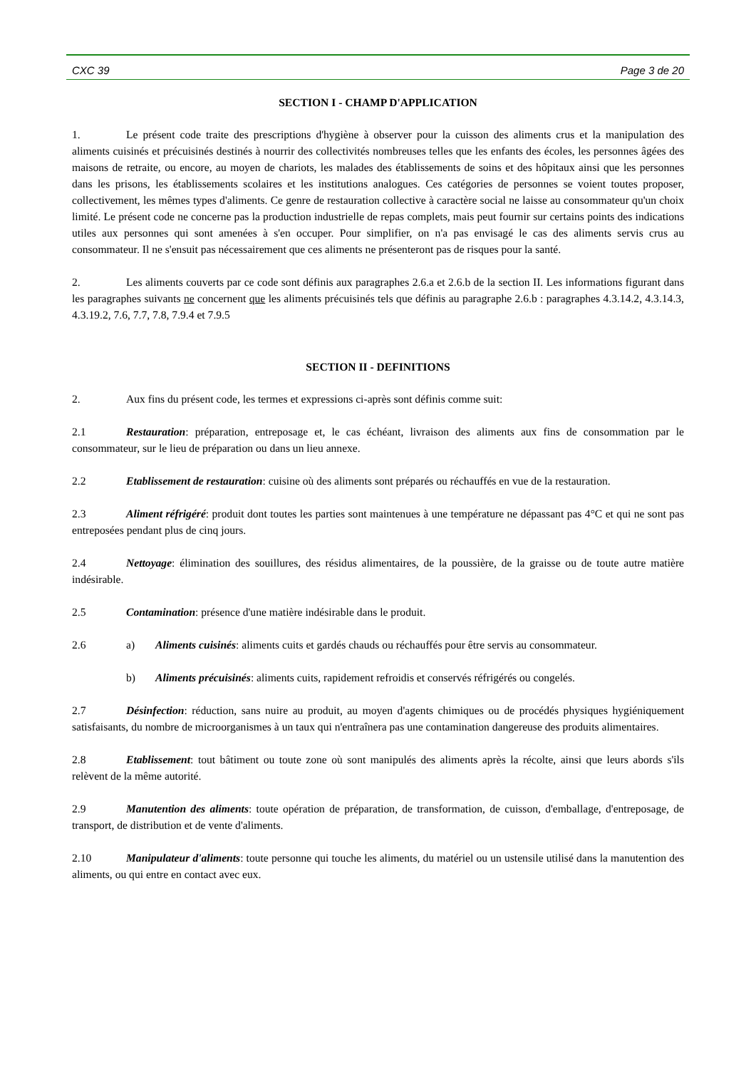CXC 39 Page 3 de 20
SECTION I - CHAMP D'APPLICATION
1. Le présent code traite des prescriptions d'hygiène à observer pour la cuisson des aliments crus et la manipulation des aliments cuisinés et précuisinés destinés à nourrir des collectivités nombreuses telles que les enfants des écoles, les personnes âgées des maisons de retraite, ou encore, au moyen de chariots, les malades des établissements de soins et des hôpitaux ainsi que les personnes dans les prisons, les établissements scolaires et les institutions analogues. Ces catégories de personnes se voient toutes proposer, collectivement, les mêmes types d'aliments. Ce genre de restauration collective à caractère social ne laisse au consommateur qu'un choix limité. Le présent code ne concerne pas la production industrielle de repas complets, mais peut fournir sur certains points des indications utiles aux personnes qui sont amenées à s'en occuper. Pour simplifier, on n'a pas envisagé le cas des aliments servis crus au consommateur. Il ne s'ensuit pas nécessairement que ces aliments ne présenteront pas de risques pour la santé.
2. Les aliments couverts par ce code sont définis aux paragraphes 2.6.a et 2.6.b de la section II. Les informations figurant dans les paragraphes suivants ne concernent que les aliments précuisinés tels que définis au paragraphe 2.6.b : paragraphes 4.3.14.2, 4.3.14.3, 4.3.19.2, 7.6, 7.7, 7.8, 7.9.4 et 7.9.5
SECTION II - DEFINITIONS
2. Aux fins du présent code, les termes et expressions ci-après sont définis comme suit:
2.1 Restauration: préparation, entreposage et, le cas échéant, livraison des aliments aux fins de consommation par le consommateur, sur le lieu de préparation ou dans un lieu annexe.
2.2 Etablissement de restauration: cuisine où des aliments sont préparés ou réchauffés en vue de la restauration.
2.3 Aliment réfrigéré: produit dont toutes les parties sont maintenues à une température ne dépassant pas 4°C et qui ne sont pas entreposées pendant plus de cinq jours.
2.4 Nettoyage: élimination des souillures, des résidus alimentaires, de la poussière, de la graisse ou de toute autre matière indésirable.
2.5 Contamination: présence d'une matière indésirable dans le produit.
2.6 a) Aliments cuisinés: aliments cuits et gardés chauds ou réchauffés pour être servis au consommateur.
b) Aliments précuisinés: aliments cuits, rapidement refroidis et conservés réfrigérés ou congelés.
2.7 Désinfection: réduction, sans nuire au produit, au moyen d'agents chimiques ou de procédés physiques hygiéniquement satisfaisants, du nombre de microorganismes à un taux qui n'entraînera pas une contamination dangereuse des produits alimentaires.
2.8 Etablissement: tout bâtiment ou toute zone où sont manipulés des aliments après la récolte, ainsi que leurs abords s'ils relèvent de la même autorité.
2.9 Manutention des aliments: toute opération de préparation, de transformation, de cuisson, d'emballage, d'entreposage, de transport, de distribution et de vente d'aliments.
2.10 Manipulateur d'aliments: toute personne qui touche les aliments, du matériel ou un ustensile utilisé dans la manutention des aliments, ou qui entre en contact avec eux.